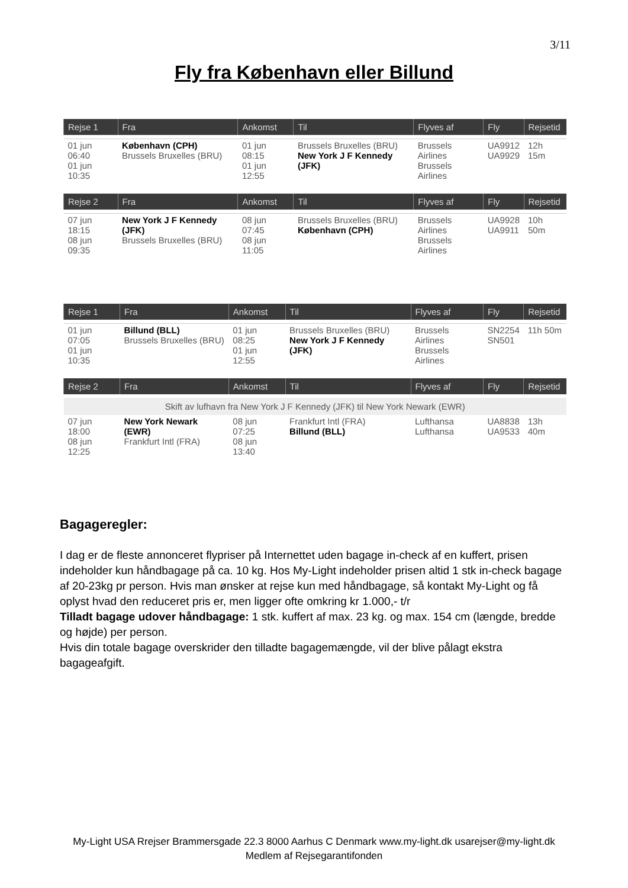3/11
Fly fra København eller Billund
| Rejse 1 | Fra | Ankomst | Til | Flyves af | Fly | Rejsetid |
| --- | --- | --- | --- | --- | --- | --- |
| 01 jun 06:40 01 jun 10:35 | København (CPH) Brussels Bruxelles (BRU) | 01 jun 08:15 01 jun 12:55 | Brussels Bruxelles (BRU) New York J F Kennedy (JFK) | Brussels Airlines Brussels Airlines | UA9912 UA9929 | 12h 15m |
| Rejse 2 | Fra | Ankomst | Til | Flyves af | Fly | Rejsetid |
| 07 jun 18:15 08 jun 09:35 | New York J F Kennedy (JFK) Brussels Bruxelles (BRU) | 08 jun 07:45 08 jun 11:05 | Brussels Bruxelles (BRU) København (CPH) | Brussels Airlines Brussels Airlines | UA9928 UA9911 | 10h 50m |
| Rejse 1 | Fra | Ankomst | Til | Flyves af | Fly | Rejsetid |
| --- | --- | --- | --- | --- | --- | --- |
| 01 jun 07:05 01 jun 10:35 | Billund (BLL) Brussels Bruxelles (BRU) | 01 jun 08:25 01 jun 12:55 | Brussels Bruxelles (BRU) New York J F Kennedy (JFK) | Brussels Airlines Brussels Airlines | SN2254 SN501 | 11h 50m |
| Rejse 2 | Fra | Ankomst | Til | Flyves af | Fly | Rejsetid |
| Skift av lufhavn fra New York J F Kennedy (JFK) til New York Newark (EWR) | | | | | | |
| 07 jun 18:00 08 jun 12:25 | New York Newark (EWR) Frankfurt Intl (FRA) | 08 jun 07:25 08 jun 13:40 | Frankfurt Intl (FRA) Billund (BLL) | Lufthansa Lufthansa | UA8838 UA9533 | 13h 40m |
Bagageregler:
I dag er de fleste annonceret flypriser på Internettet uden bagage in-check af en kuffert, prisen indeholder kun håndbagage på ca. 10 kg. Hos My-Light indeholder prisen altid 1 stk in-check bagage af 20-23kg pr person. Hvis man ønsker at rejse kun med håndbagage, så kontakt My-Light og få oplyst hvad den reduceret pris er, men ligger ofte omkring kr 1.000,- t/r
Tilladt bagage udover håndbagage: 1 stk. kuffert af max. 23 kg. og max. 154 cm (længde, bredde og højde) per person.
Hvis din totale bagage overskrider den tilladte bagagemængde, vil der blive pålagt ekstra bagageafgift.
My-Light USA Rrejser Brammersgade 22.3 8000 Aarhus C Denmark www.my-light.dk usarejser@my-light.dk
Medlem af Rejsegarantifonden